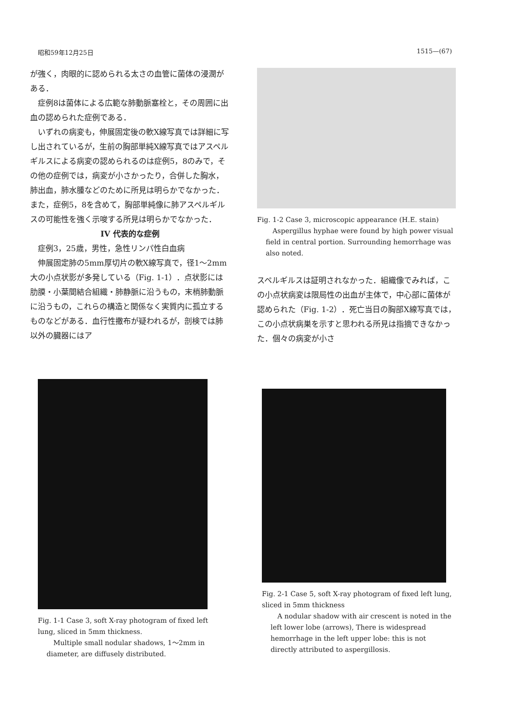昭和59年12月25日 1515—(67)
が強く，肉眼的に認められる太さの血管に菌体の浸潤がある．
症例8は菌体による広範な肺動脈塞栓と，その周囲に出血の認められた症例である．
いずれの病変も，伸展固定後の軟X線写真では詳細に写し出されているが，生前の胸部単純X線写真ではアスペルギルスによる病変の認められるのは症例5，8のみで，その他の症例では，病変が小さかったり，合併した胸水，肺出血，肺水腫などのために所見は明らかでなかった．また，症例5，8を含めて，胸部単純像に肺アスペルギルスの可能性を強く示唆する所見は明らかでなかった．
IV 代表的な症例
症例3，25歳，男性，急性リンパ性白血病
伸展固定肺の5mm厚切片の軟X線写真で，径1～2mm大の小点状影が多発している（Fig. 1-1）．点状影には肋膜・小葉間結合組織・肺静脈に沿うもの，末梢肺動脈に沿うもの，これらの構造と関係なく実質内に孤立するものなどがある．血行性撒布が疑われるが，剖検では肺以外の臓器にはア
Fig. 1-2 Case 3, microscopic appearance (H.E. stain)
Aspergillus hyphae were found by high power visual field in central portion. Surrounding hemorrhage was also noted.
スペルギルスは証明されなかった．組織像でみれば，この小点状病変は限局性の出血が主体で，中心部に菌体が認められた（Fig. 1-2）．死亡当日の胸部X線写真では，この小点状病巣を示すと思われる所見は指摘できなかった．個々の病変が小さ
Fig. 1-1 Case 3, soft X-ray photogram of fixed left lung, sliced in 5mm thickness.
Multiple small nodular shadows, 1～2mm in diameter, are diffusely distributed.
Fig. 2-1 Case 5, soft X-ray photogram of fixed left lung, sliced in 5mm thickness
A nodular shadow with air crescent is noted in the left lower lobe (arrows), There is widespread hemorrhage in the left upper lobe: this is not directly attributed to aspergillosis.